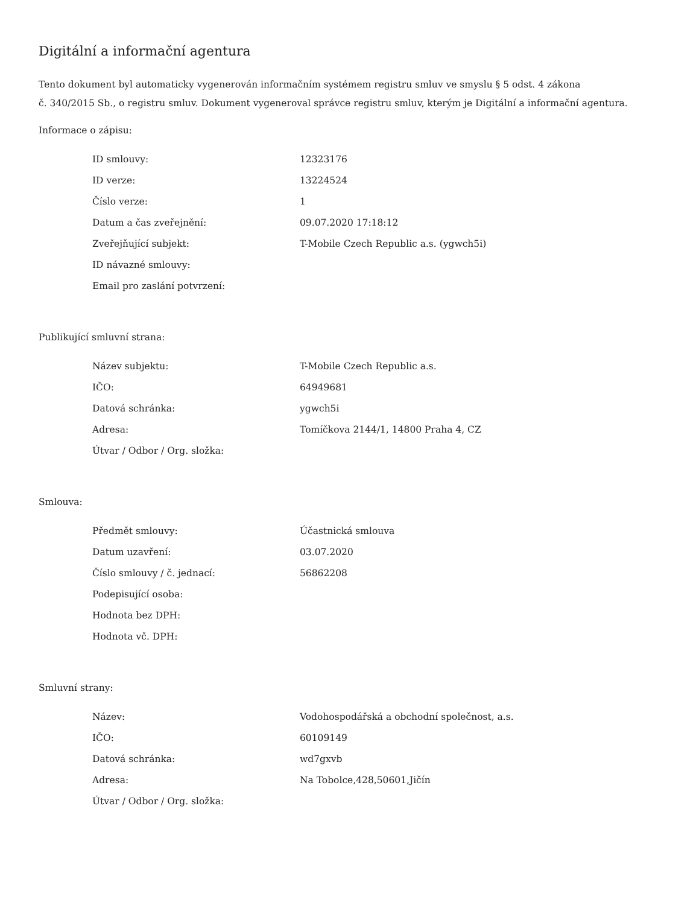Digitální a informační agentura
Tento dokument byl automaticky vygenerován informačním systémem registru smluv ve smyslu § 5 odst. 4 zákona
č. 340/2015 Sb., o registru smluv. Dokument vygeneroval správce registru smluv, kterým je Digitální a informační agentura.
Informace o zápisu:
| ID smlouvy: | 12323176 |
| ID verze: | 13224524 |
| Číslo verze: | 1 |
| Datum a čas zveřejnění: | 09.07.2020 17:18:12 |
| Zveřejňující subjekt: | T-Mobile Czech Republic a.s. (ygwch5i) |
| ID návazné smlouvy: | |
| Email pro zaslání potvrzení: | |
Publikující smluvní strana:
| Název subjektu: | T-Mobile Czech Republic a.s. |
| IČO: | 64949681 |
| Datová schránka: | ygwch5i |
| Adresa: | Tomíčkova 2144/1, 14800 Praha 4, CZ |
| Útvar / Odbor / Org. složka: | |
Smlouva:
| Předmět smlouvy: | Účastnická smlouva |
| Datum uzavření: | 03.07.2020 |
| Číslo smlouvy / č. jednací: | 56862208 |
| Podepisující osoba: | |
| Hodnota bez DPH: | |
| Hodnota vč. DPH: | |
Smluvní strany:
| Název: | Vodohospodářská a obchodní společnost, a.s. |
| IČO: | 60109149 |
| Datová schránka: | wd7gxvb |
| Adresa: | Na Tobolce,428,50601,Jičín |
| Útvar / Odbor / Org. složka: | |